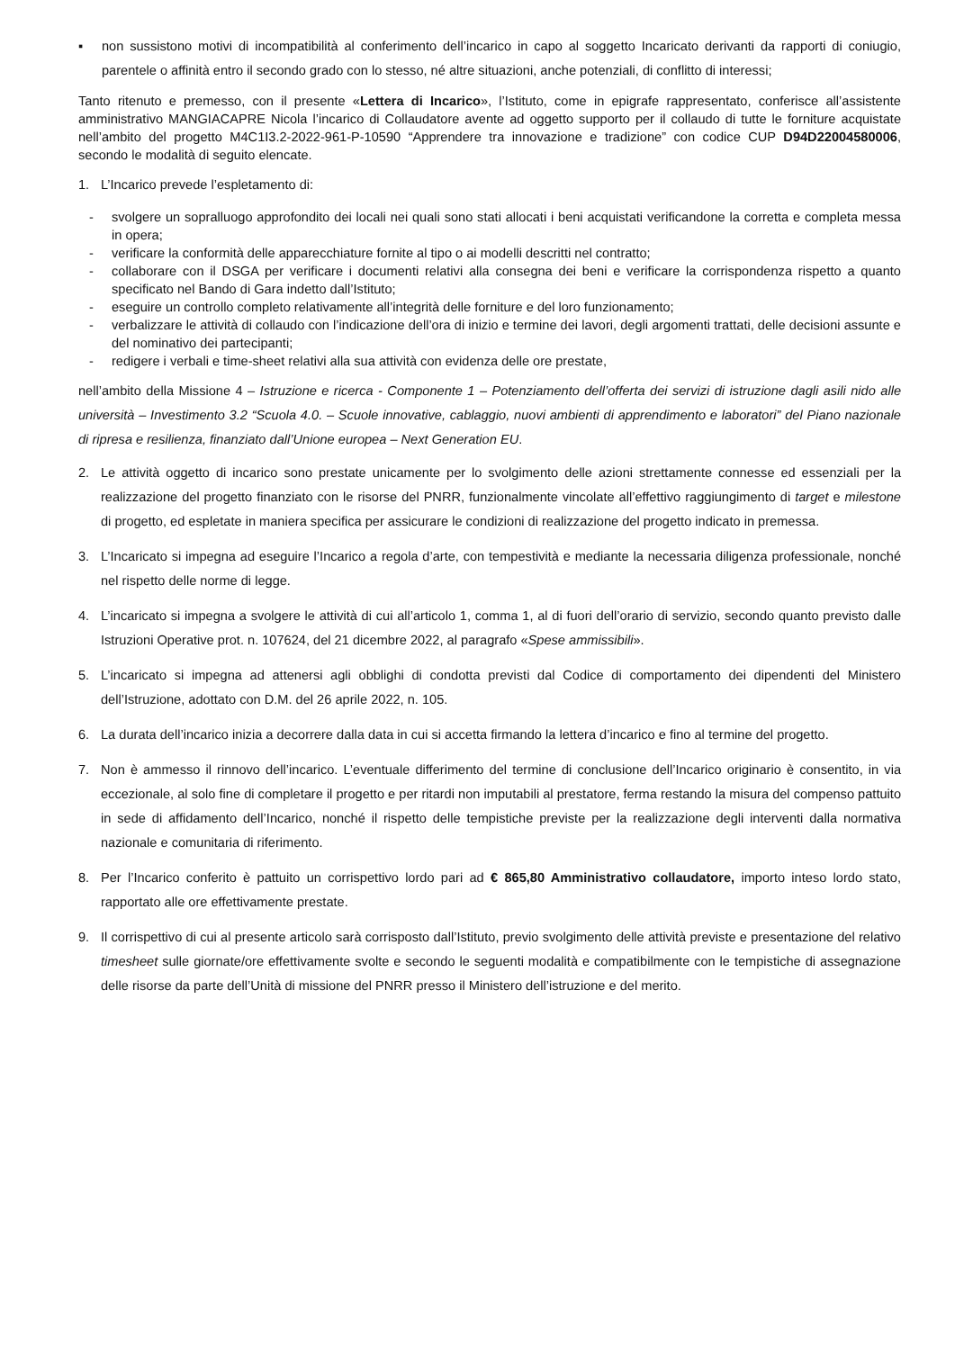▪ non sussistono motivi di incompatibilità al conferimento dell’incarico in capo al soggetto Incaricato derivanti da rapporti di coniugio, parentele o affinità entro il secondo grado con lo stesso, né altre situazioni, anche potenziali, di conflitto di interessi;
Tanto ritenuto e premesso, con il presente «Lettera di Incarico», l’Istituto, come in epigrafe rappresentato, conferisce all’assistente amministrativo MANGIACAPRE Nicola l’incarico di Collaudatore avente ad oggetto supporto per il collaudo di tutte le forniture acquistate nell’ambito del progetto M4C1I3.2-2022-961-P-10590 “Apprendere tra innovazione e tradizione” con codice CUP D94D22004580006, secondo le modalità di seguito elencate.
1. L’Incarico prevede l’espletamento di:
- svolgere un sopralluogo approfondito dei locali nei quali sono stati allocati i beni acquistati verificandone la corretta e completa messa in opera;
- verificare la conformità delle apparecchiature fornite al tipo o ai modelli descritti nel contratto;
- collaborare con il DSGA per verificare i documenti relativi alla consegna dei beni e verificare la corrispondenza rispetto a quanto specificato nel Bando di Gara indetto dall’Istituto;
- eseguire un controllo completo relativamente all’integrità delle forniture e del loro funzionamento;
- verbalizzare le attività di collaudo con l’indicazione dell’ora di inizio e termine dei lavori, degli argomenti trattati, delle decisioni assunte e del nominativo dei partecipanti;
- redigere i verbali e time-sheet relativi alla sua attività con evidenza delle ore prestate,
nell’ambito della Missione 4 – Istruzione e ricerca - Componente 1 – Potenziamento dell’offerta dei servizi di istruzione dagli asili nido alle università – Investimento 3.2 “Scuola 4.0. – Scuole innovative, cablaggio, nuovi ambienti di apprendimento e laboratori” del Piano nazionale di ripresa e resilienza, finanziato dall’Unione europea – Next Generation EU.
2. Le attività oggetto di incarico sono prestate unicamente per lo svolgimento delle azioni strettamente connesse ed essenziali per la realizzazione del progetto finanziato con le risorse del PNRR, funzionalmente vincolate all’effettivo raggiungimento di target e milestone di progetto, ed espletate in maniera specifica per assicurare le condizioni di realizzazione del progetto indicato in premessa.
3. L’Incaricato si impegna ad eseguire l’Incarico a regola d’arte, con tempestività e mediante la necessaria diligenza professionale, nonché nel rispetto delle norme di legge.
4. L’incaricato si impegna a svolgere le attività di cui all’articolo 1, comma 1, al di fuori dell’orario di servizio, secondo quanto previsto dalle Istruzioni Operative prot. n. 107624, del 21 dicembre 2022, al paragrafo «Spese ammissibili».
5. L’incaricato si impegna ad attenersi agli obblighi di condotta previsti dal Codice di comportamento dei dipendenti del Ministero dell’Istruzione, adottato con D.M. del 26 aprile 2022, n. 105.
6. La durata dell’incarico inizia a decorrere dalla data in cui si accetta firmando la lettera d’incarico e fino al termine del progetto.
7. Non è ammesso il rinnovo dell’incarico. L’eventuale differimento del termine di conclusione dell’Incarico originario è consentito, in via eccezionale, al solo fine di completare il progetto e per ritardi non imputabili al prestatore, ferma restando la misura del compenso pattuito in sede di affidamento dell’Incarico, nonché il rispetto delle tempistiche previste per la realizzazione degli interventi dalla normativa nazionale e comunitaria di riferimento.
8. Per l’Incarico conferito è pattuito un corrispettivo lordo pari ad € 865,80 Amministrativo collaudatore, importo inteso lordo stato, rapportato alle ore effettivamente prestate.
9. Il corrispettivo di cui al presente articolo sarà corrisposto dall’Istituto, previo svolgimento delle attività previste e presentazione del relativo timesheet sulle giornate/ore effettivamente svolte e secondo le seguenti modalità e compatibilmente con le tempistiche di assegnazione delle risorse da parte dell’Unità di missione del PNRR presso il Ministero dell’istruzione e del merito.